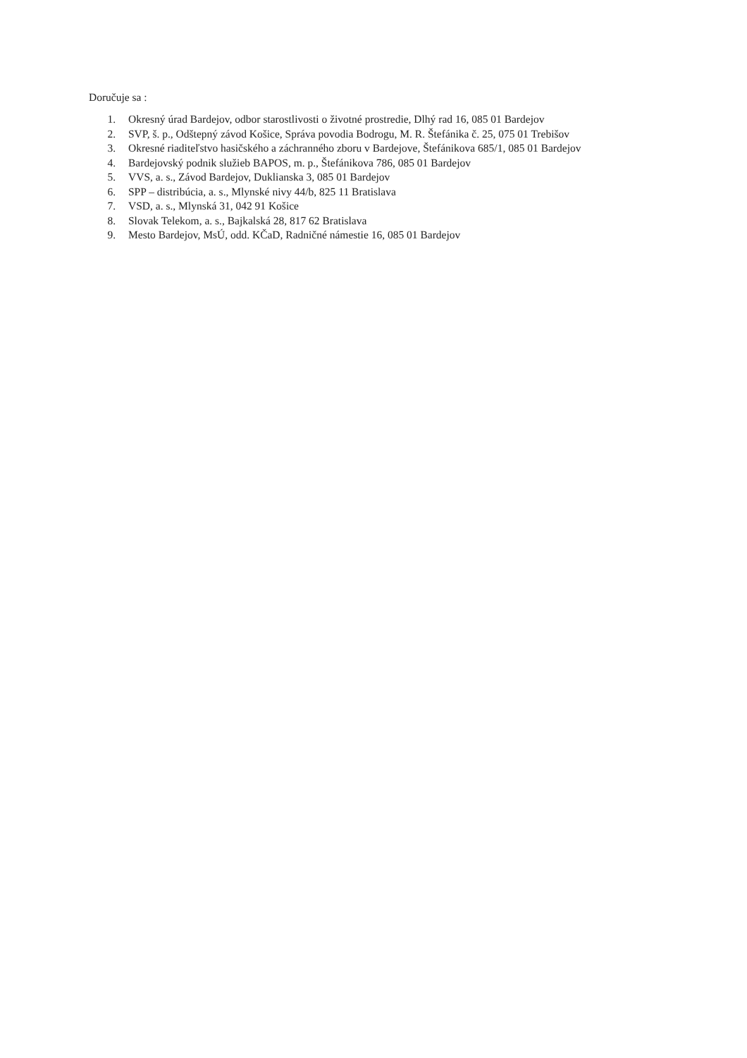Doručuje sa :
1. Okresný úrad Bardejov, odbor starostlivosti o životné prostredie, Dlhý rad 16, 085 01 Bardejov
2. SVP, š. p., Odštepný závod Košice, Správa povodia Bodrogu, M. R. Štefánika č. 25, 075 01 Trebišov
3. Okresné riaditeľstvo hasičského a záchranného zboru v Bardejove, Štefánikova 685/1, 085 01 Bardejov
4. Bardejovský podnik služieb BAPOS, m. p., Štefánikova 786, 085 01 Bardejov
5. VVS, a. s., Závod Bardejov, Duklianska 3, 085 01 Bardejov
6. SPP – distribúcia, a. s., Mlynské nivy 44/b, 825 11 Bratislava
7. VSD, a. s., Mlynská 31, 042 91 Košice
8. Slovak Telekom, a. s., Bajkalská 28, 817 62 Bratislava
9. Mesto Bardejov, MsÚ, odd. KČaD, Radničné námestie 16, 085 01 Bardejov